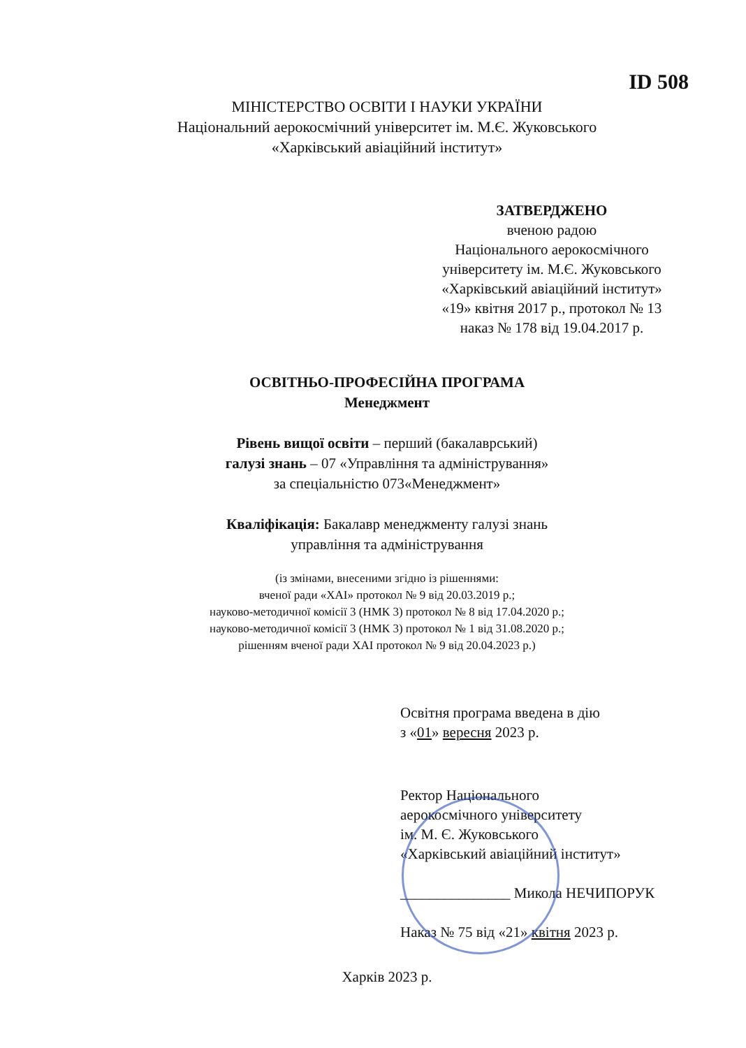ID 508
МІНІСТЕРСТВО ОСВІТИ І НАУКИ УКРАЇНИ
Національний аерокосмічний університет ім. М.Є. Жуковського
«Харківський авіаційний інститут»
ЗАТВЕРДЖЕНО
вченою радою
Національного аерокосмічного
університету ім. М.Є. Жуковського
«Харківський авіаційний інститут»
«19» квітня 2017 р., протокол № 13
наказ № 178 від 19.04.2017 р.
ОСВІТНЬО-ПРОФЕСІЙНА ПРОГРАМА
Менеджмент
Рівень вищої освіти – перший (бакалаврський)
галузі знань – 07 «Управління та адміністрування»
за спеціальністю 073«Менеджмент»
Кваліфікація: Бакалавр менеджменту галузі знань
управління та адміністрування
(із змінами, внесеними згідно із рішеннями:
вченої ради «ХАІ» протокол № 9 від 20.03.2019 р.;
науково-методичної комісії 3 (НМК 3) протокол № 8 від 17.04.2020 р.;
науково-методичної комісії 3 (НМК 3) протокол № 1 від 31.08.2020 р.;
рішенням вченої ради ХАІ протокол № 9 від 20.04.2023 р.)
Освітня програма введена в дію
з «01» вересня 2023 р.
Ректор Національного
аерокосмічного університету
ім. М. Є. Жуковського
«Харківський авіаційний інститут»
_______________ Микола НЕЧИПОРУК
Наказ № 75 від «21» квітня 2023 р.
Харків 2023 р.